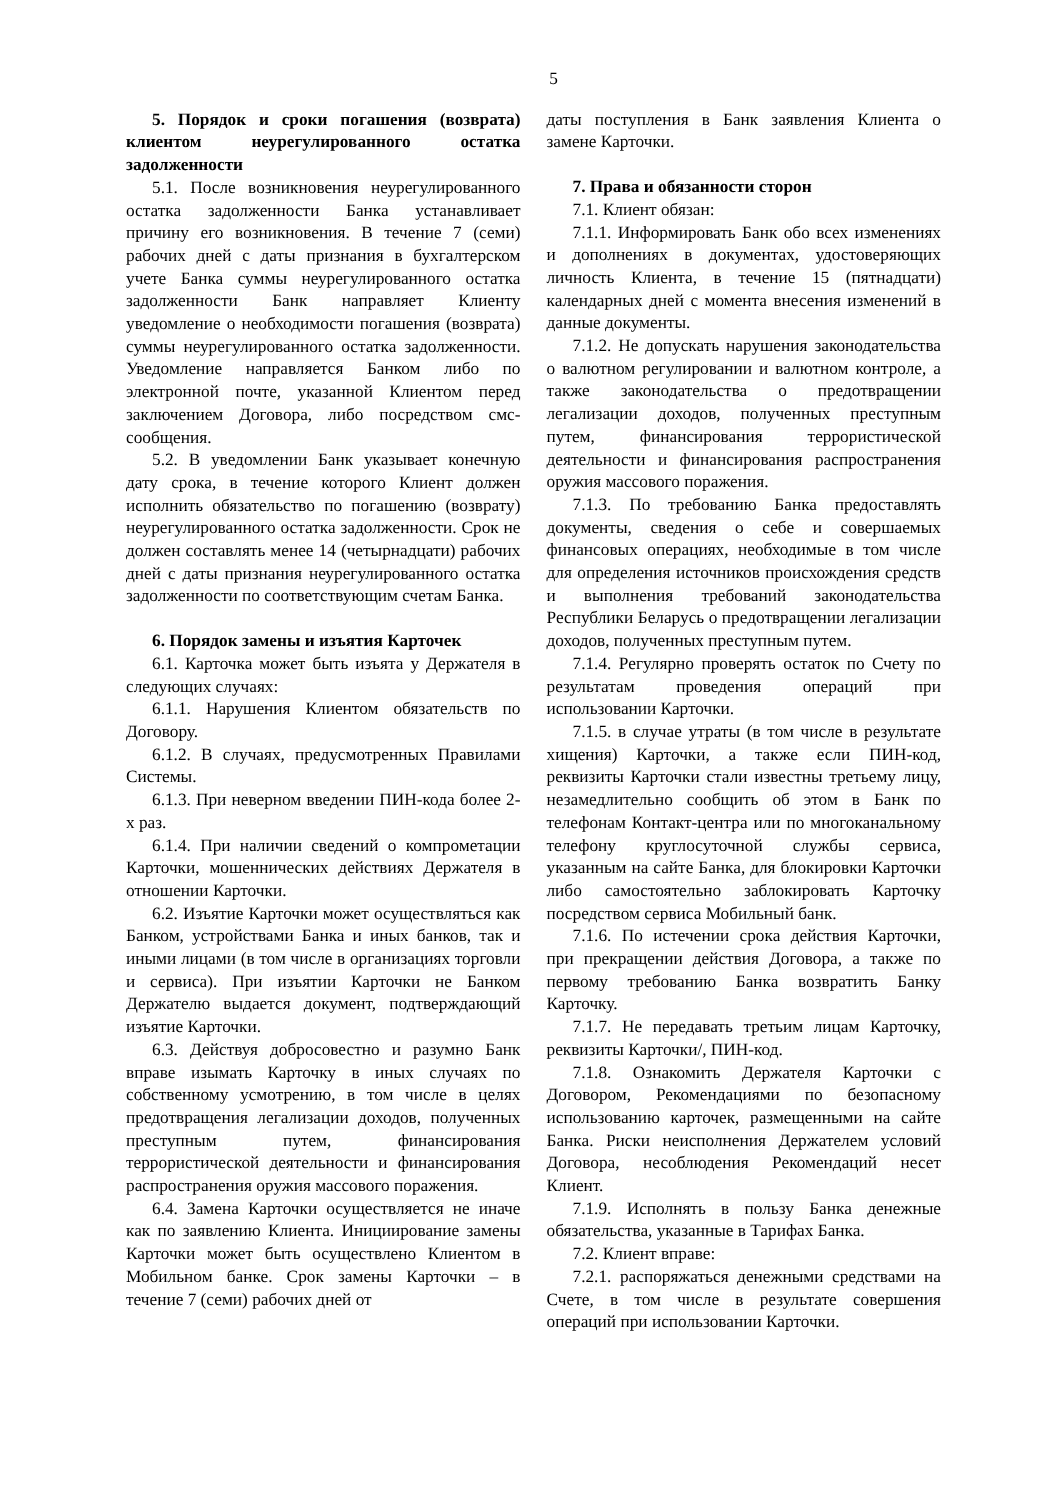5
5. Порядок и сроки погашения (возврата) клиентом неурегулированного остатка задолженности
5.1. После возникновения неурегулированного остатка задолженности Банка устанавливает причину его возникновения. В течение 7 (семи) рабочих дней с даты признания в бухгалтерском учете Банка суммы неурегулированного остатка задолженности Банк направляет Клиенту уведомление о необходимости погашения (возврата) суммы неурегулированного остатка задолженности. Уведомление направляется Банком либо по электронной почте, указанной Клиентом перед заключением Договора, либо посредством смс-сообщения.
5.2. В уведомлении Банк указывает конечную дату срока, в течение которого Клиент должен исполнить обязательство по погашению (возврату) неурегулированного остатка задолженности. Срок не должен составлять менее 14 (четырнадцати) рабочих дней с даты признания неурегулированного остатка задолженности по соответствующим счетам Банка.
6. Порядок замены и изъятия Карточек
6.1. Карточка может быть изъята у Держателя в следующих случаях:
6.1.1. Нарушения Клиентом обязательств по Договору.
6.1.2. В случаях, предусмотренных Правилами Системы.
6.1.3. При неверном введении ПИН-кода более 2-х раз.
6.1.4. При наличии сведений о компрометации Карточки, мошеннических действиях Держателя в отношении Карточки.
6.2. Изъятие Карточки может осуществляться как Банком, устройствами Банка и иных банков, так и иными лицами (в том числе в организациях торговли и сервиса). При изъятии Карточки не Банком Держателю выдается документ, подтверждающий изъятие Карточки.
6.3. Действуя добросовестно и разумно Банк вправе изымать Карточку в иных случаях по собственному усмотрению, в том числе в целях предотвращения легализации доходов, полученных преступным путем, финансирования террористической деятельности и финансирования распространения оружия массового поражения.
6.4. Замена Карточки осуществляется не иначе как по заявлению Клиента. Инициирование замены Карточки может быть осуществлено Клиентом в Мобильном банке. Срок замены Карточки – в течение 7 (семи) рабочих дней от
даты поступления в Банк заявления Клиента о замене Карточки.
7. Права и обязанности сторон
7.1. Клиент обязан:
7.1.1. Информировать Банк обо всех изменениях и дополнениях в документах, удостоверяющих личность Клиента, в течение 15 (пятнадцати) календарных дней с момента внесения изменений в данные документы.
7.1.2. Не допускать нарушения законодательства о валютном регулировании и валютном контроле, а также законодательства о предотвращении легализации доходов, полученных преступным путем, финансирования террористической деятельности и финансирования распространения оружия массового поражения.
7.1.3. По требованию Банка предоставлять документы, сведения о себе и совершаемых финансовых операциях, необходимые в том числе для определения источников происхождения средств и выполнения требований законодательства Республики Беларусь о предотвращении легализации доходов, полученных преступным путем.
7.1.4. Регулярно проверять остаток по Счету по результатам проведения операций при использовании Карточки.
7.1.5. в случае утраты (в том числе в результате хищения) Карточки, а также если ПИН-код, реквизиты Карточки стали известны третьему лицу, незамедлительно сообщить об этом в Банк по телефонам Контакт-центра или по многоканальному телефону круглосуточной службы сервиса, указанным на сайте Банка, для блокировки Карточки либо самостоятельно заблокировать Карточку посредством сервиса Мобильный банк.
7.1.6. По истечении срока действия Карточки, при прекращении действия Договора, а также по первому требованию Банка возвратить Банку Карточку.
7.1.7. Не передавать третьим лицам Карточку, реквизиты Карточки/, ПИН-код.
7.1.8. Ознакомить Держателя Карточки с Договором, Рекомендациями по безопасному использованию карточек, размещенными на сайте Банка. Риски неисполнения Держателем условий Договора, несоблюдения Рекомендаций несет Клиент.
7.1.9. Исполнять в пользу Банка денежные обязательства, указанные в Тарифах Банка.
7.2. Клиент вправе:
7.2.1. распоряжаться денежными средствами на Счете, в том числе в результате совершения операций при использовании Карточки.